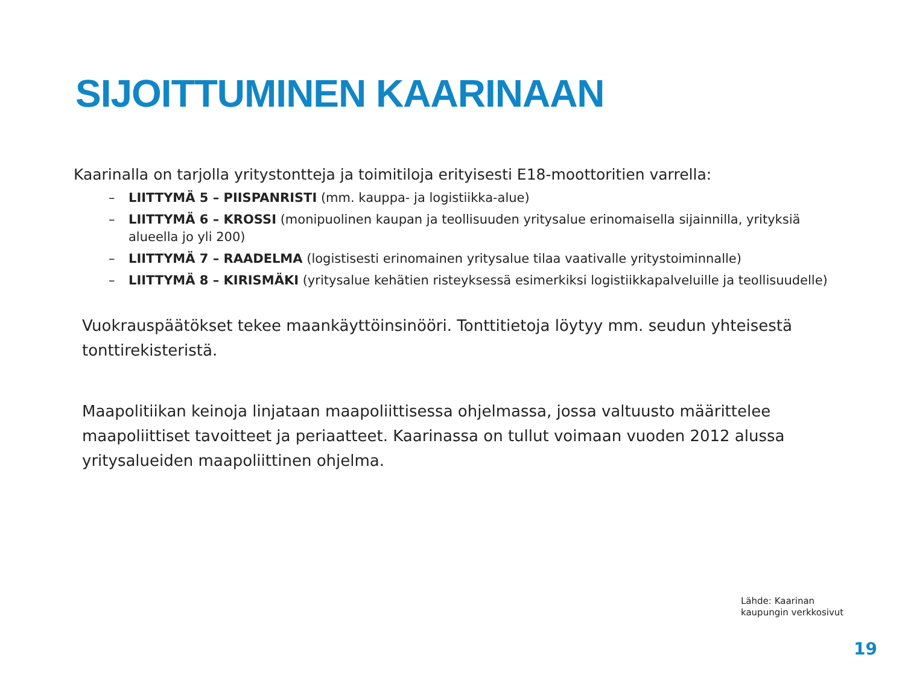SIJOITTUMINEN KAARINAAN
Kaarinalla on tarjolla yritystontteja ja toimitiloja erityisesti E18-moottoritien varrella:
– LIITTYMÄ 5 – PIISPANRISTI (mm. kauppa- ja logistiikka-alue)
– LIITTYMÄ 6 – KROSSI (monipuolinen kaupan ja teollisuuden yritysalue erinomaisella sijainnilla, yrityksiä alueella jo yli 200)
– LIITTYMÄ 7 – RAADELMA (logistisesti erinomainen yritysalue tilaa vaativalle yritystoiminnalle)
– LIITTYMÄ 8 – KIRISMÄKI (yritysalue kehätien risteyksessä esimerkiksi logistiikkapalveluille ja teollisuudelle)
Vuokrauspäätökset tekee maankäyttöinsinööri. Tonttitietoja löytyy mm. seudun yhteisestä tonttirekisteristä.
Maapolitiikan keinoja linjataan maapoliittisessa ohjelmassa, jossa valtuusto määrittelee maapoliittiset tavoitteet ja periaatteet. Kaarinassa on tullut voimaan vuoden 2012 alussa yritysalueiden maapoliittinen ohjelma.
Lähde: Kaarinan
kaupungin verkkosivut
19